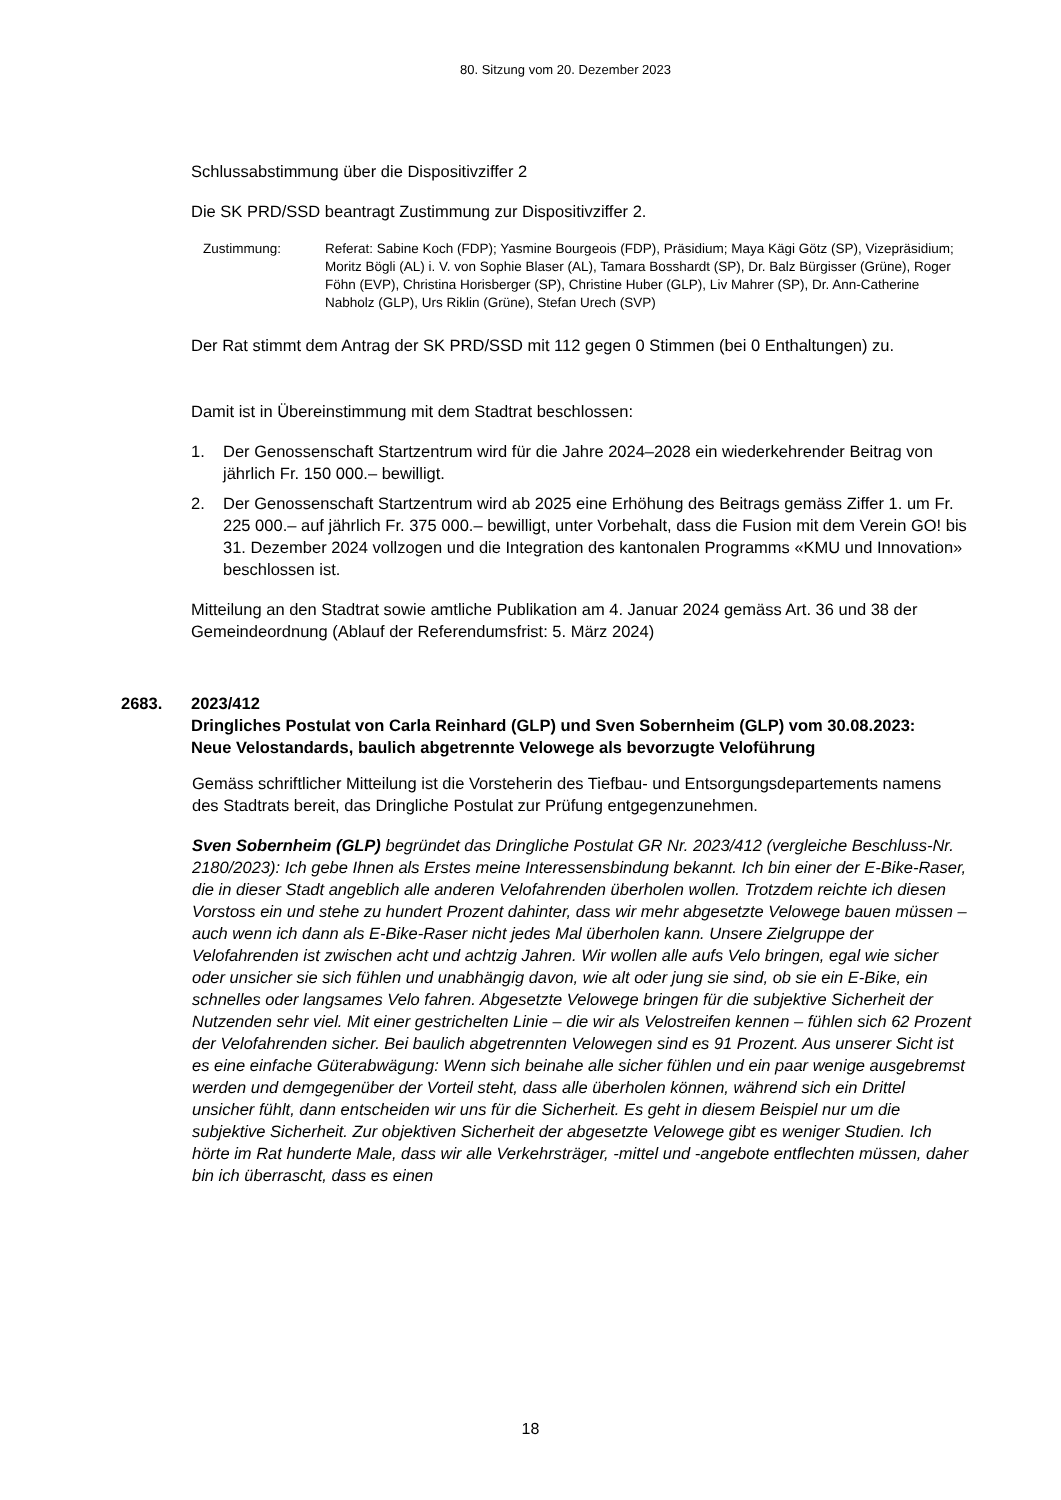80. Sitzung vom 20. Dezember 2023
Schlussabstimmung über die Dispositivziffer 2
Die SK PRD/SSD beantragt Zustimmung zur Dispositivziffer 2.
Zustimmung: Referat: Sabine Koch (FDP); Yasmine Bourgeois (FDP), Präsidium; Maya Kägi Götz (SP), Vizepräsidium; Moritz Bögli (AL) i. V. von Sophie Blaser (AL), Tamara Bosshardt (SP), Dr. Balz Bürgisser (Grüne), Roger Föhn (EVP), Christina Horisberger (SP), Christine Huber (GLP), Liv Mahrer (SP), Dr. Ann-Catherine Nabholz (GLP), Urs Riklin (Grüne), Stefan Urech (SVP)
Der Rat stimmt dem Antrag der SK PRD/SSD mit 112 gegen 0 Stimmen (bei 0 Enthaltungen) zu.
Damit ist in Übereinstimmung mit dem Stadtrat beschlossen:
1. Der Genossenschaft Startzentrum wird für die Jahre 2024–2028 ein wiederkehrender Beitrag von jährlich Fr. 150 000.– bewilligt.
2. Der Genossenschaft Startzentrum wird ab 2025 eine Erhöhung des Beitrags gemäss Ziffer 1. um Fr. 225 000.– auf jährlich Fr. 375 000.– bewilligt, unter Vorbehalt, dass die Fusion mit dem Verein GO! bis 31. Dezember 2024 vollzogen und die Integration des kantonalen Programms «KMU und Innovation» beschlossen ist.
Mitteilung an den Stadtrat sowie amtliche Publikation am 4. Januar 2024 gemäss Art. 36 und 38 der Gemeindeordnung (Ablauf der Referendumsfrist: 5. März 2024)
2683. 2023/412
Dringliches Postulat von Carla Reinhard (GLP) und Sven Sobernheim (GLP) vom 30.08.2023:
Neue Velostandards, baulich abgetrennte Velowege als bevorzugte Veloführung
Gemäss schriftlicher Mitteilung ist die Vorsteherin des Tiefbau- und Entsorgungsdepartements namens des Stadtrats bereit, das Dringliche Postulat zur Prüfung entgegenzunehmen.
Sven Sobernheim (GLP) begründet das Dringliche Postulat GR Nr. 2023/412 (vergleiche Beschluss-Nr. 2180/2023): Ich gebe Ihnen als Erstes meine Interessensbindung bekannt. Ich bin einer der E-Bike-Raser, die in dieser Stadt angeblich alle anderen Velofahrenden überholen wollen. Trotzdem reichte ich diesen Vorstoss ein und stehe zu hundert Prozent dahinter, dass wir mehr abgesetzte Velowege bauen müssen – auch wenn ich dann als E-Bike-Raser nicht jedes Mal überholen kann. Unsere Zielgruppe der Velofahrenden ist zwischen acht und achtzig Jahren. Wir wollen alle aufs Velo bringen, egal wie sicher oder unsicher sie sich fühlen und unabhängig davon, wie alt oder jung sie sind, ob sie ein E-Bike, ein schnelles oder langsames Velo fahren. Abgesetzte Velowege bringen für die subjektive Sicherheit der Nutzenden sehr viel. Mit einer gestrichelten Linie – die wir als Velostreifen kennen – fühlen sich 62 Prozent der Velofahrenden sicher. Bei baulich abgetrennten Velowegen sind es 91 Prozent. Aus unserer Sicht ist es eine einfache Güterabwägung: Wenn sich beinahe alle sicher fühlen und ein paar wenige ausgebremst werden und demgegenüber der Vorteil steht, dass alle überholen können, während sich ein Drittel unsicher fühlt, dann entscheiden wir uns für die Sicherheit. Es geht in diesem Beispiel nur um die subjektive Sicherheit. Zur objektiven Sicherheit der abgesetzte Velowege gibt es weniger Studien. Ich hörte im Rat hunderte Male, dass wir alle Verkehrsträger, -mittel und -angebote entflechten müssen, daher bin ich überrascht, dass es einen
18